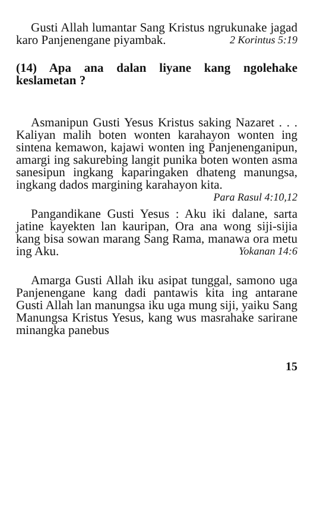Gusti Allah lumantar Sang Kristus ngrukunake jagad karo Panjenengane piyambak. 2 Korintus 5:19
(14) Apa ana dalan liyane kang ngolehake keslametan ?
Asmanipun Gusti Yesus Kristus saking Nazaret . . . Kaliyan malih boten wonten karahayon wonten ing sintena kemawon, kajawi wonten ing Panjenenganipun, amargi ing sakurebing langit punika boten wonten asma sanesipun ingkang kaparingaken dhateng manungsa, ingkang dados margining karahayon kita. Para Rasul 4:10,12
Pangandikane Gusti Yesus : Aku iki dalane, sarta jatine kayekten lan kauripan, Ora ana wong siji-sijia kang bisa sowan marang Sang Rama, manawa ora metu ing Aku. Yokanan 14:6
Amarga Gusti Allah iku asipat tunggal, samono uga Panjenengane kang dadi pantawis kita ing antarane Gusti Allah lan manungsa iku uga mung siji, yaiku Sang Manungsa Kristus Yesus, kang wus masrahake sarirane minangka panebus
15